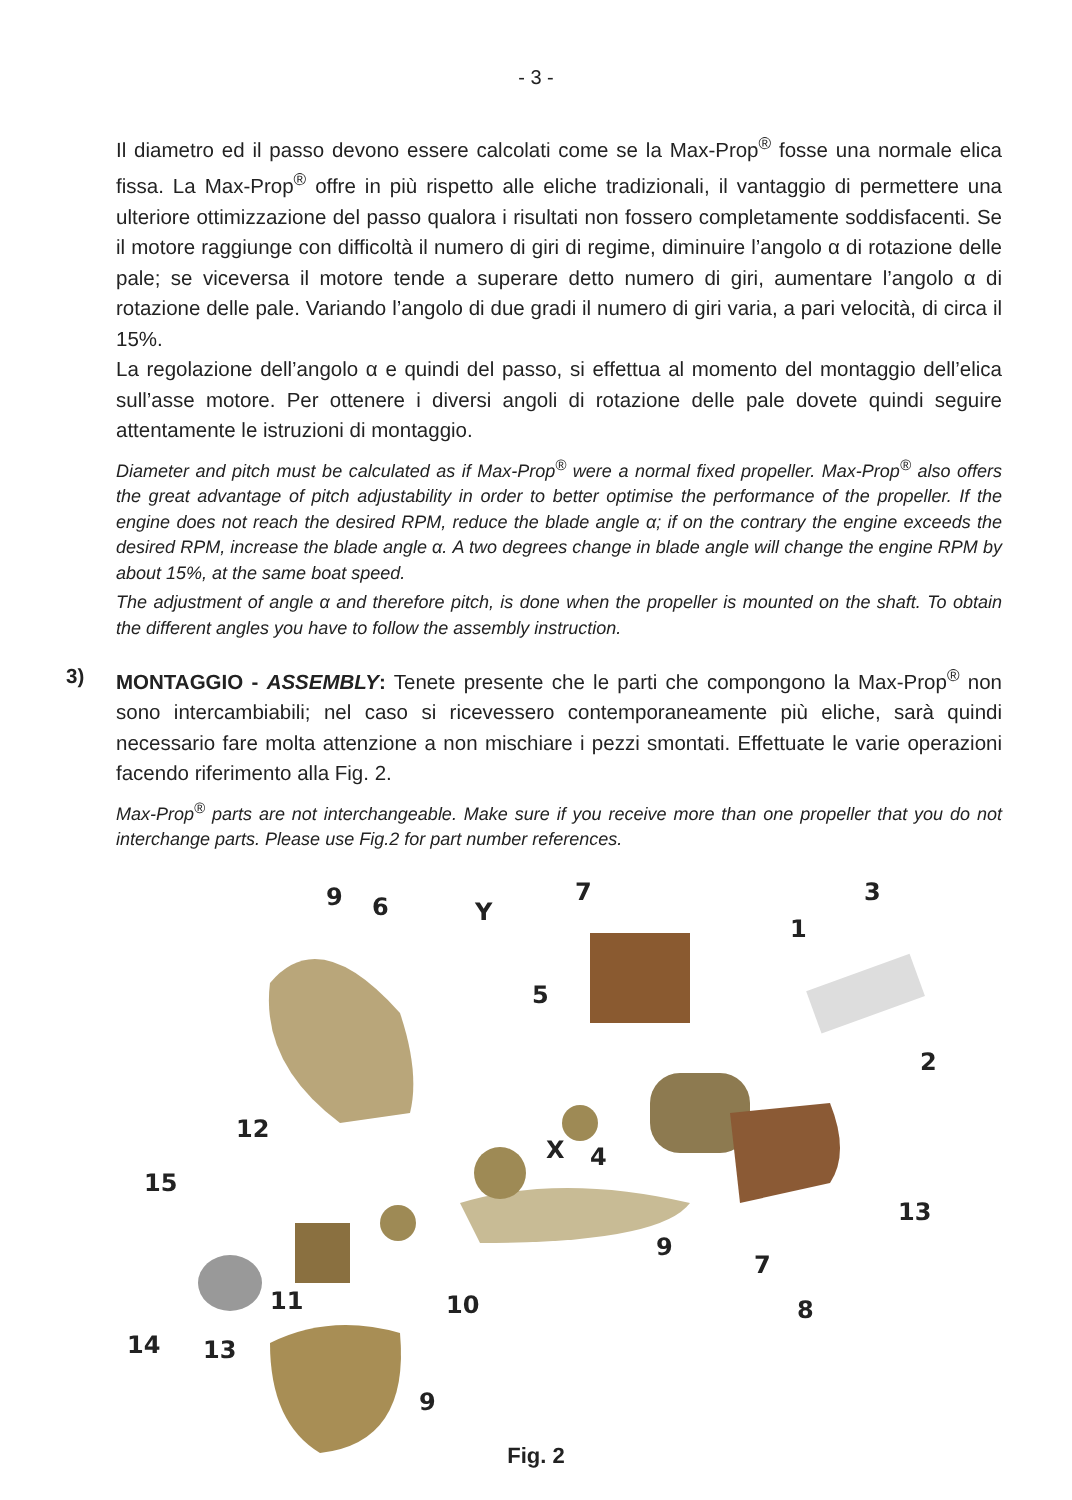- 3 -
Il diametro ed il passo devono essere calcolati come se la Max-Prop<sup>®</sup> fosse una normale elica fissa. La Max-Prop<sup>®</sup> offre in più rispetto alle eliche tradizionali, il vantaggio di permettere una ulteriore ottimizzazione del passo qualora i risultati non fossero completamente soddisfacenti. Se il motore raggiunge con difficoltà il numero di giri di regime, diminuire l’angolo α di rotazione delle pale; se viceversa il motore tende a superare detto numero di giri, aumentare l’angolo α di rotazione delle pale. Variando l’angolo di due gradi il numero di giri varia, a pari velocità, di circa il 15%.
La regolazione dell’angolo α e quindi del passo, si effettua al momento del montaggio dell’elica sull’asse motore. Per ottenere i diversi angoli di rotazione delle pale dovete quindi seguire attentamente le istruzioni di montaggio.
Diameter and pitch must be calculated as if Max-Prop<sup>®</sup> were a normal fixed propeller. Max-Prop<sup>®</sup> also offers the great advantage of pitch adjustability in order to better optimise the performance of the propeller. If the engine does not reach the desired RPM, reduce the blade angle α; if on the contrary the engine exceeds the desired RPM, increase the blade angle α. A two degrees change in blade angle will change the engine RPM by about 15%, at the same boat speed.
The adjustment of angle α and therefore pitch, is done when the propeller is mounted on the shaft. To obtain the different angles you have to follow the assembly instruction.
3) MONTAGGIO - ASSEMBLY: Tenete presente che le parti che compongono la Max-Prop<sup>®</sup> non sono intercambiabili; nel caso si ricevessero contemporaneamente più eliche, sarà quindi necessario fare molta attenzione a non mischiare i pezzi smontati. Effettuate le varie operazioni facendo riferimento alla Fig. 2.
Max-Prop<sup>®</sup> parts are not interchangeable. Make sure if you receive more than one propeller that you do not interchange parts. Please use Fig.2 for part number references.
9 6 Y
7 3
1
5
2
12
X 4
15
13
9
7
11 10 8
14 13
9
Fig. 2